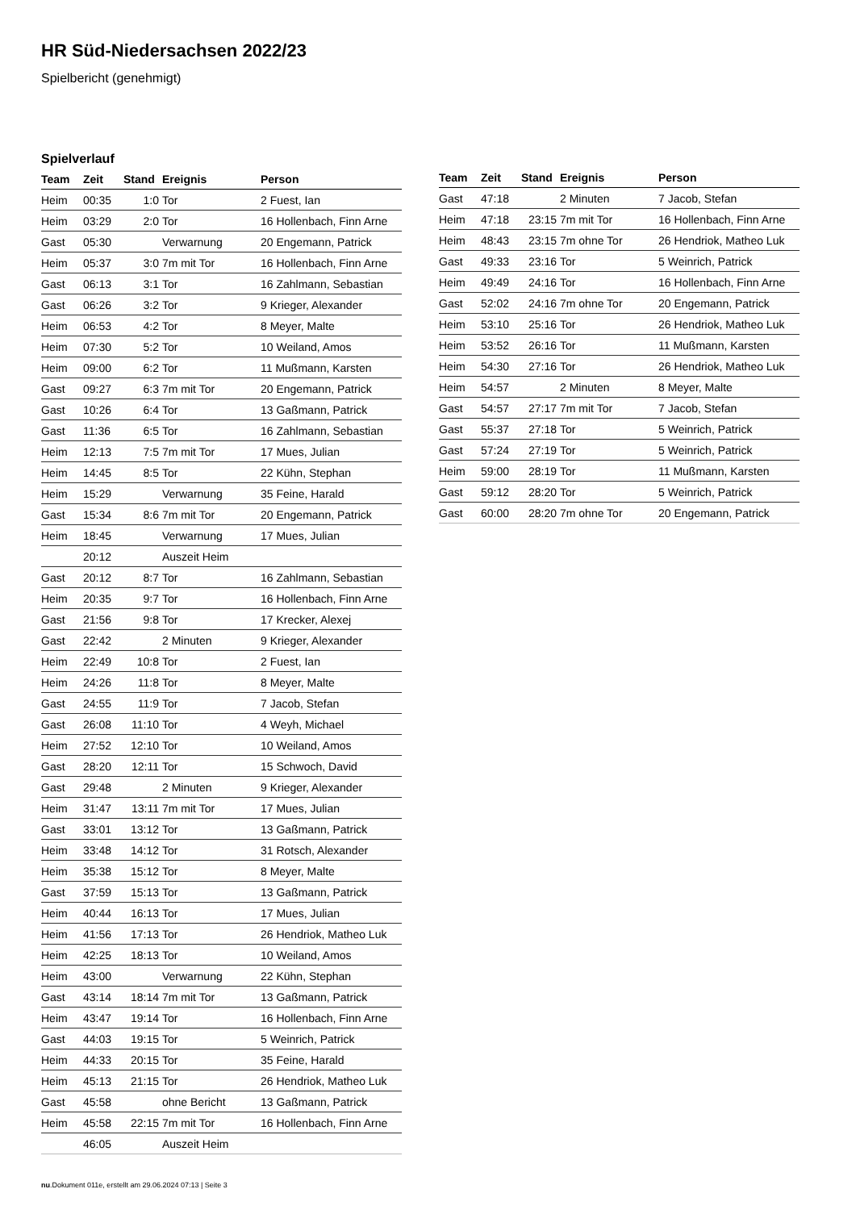HR Süd-Niedersachsen 2022/23
Spielbericht (genehmigt)
Spielverlauf
| Team | Zeit | Stand | Ereignis | Person |
| --- | --- | --- | --- | --- |
| Heim | 00:35 | 1:0 | Tor | 2 Fuest, Ian |
| Heim | 03:29 | 2:0 | Tor | 16 Hollenbach, Finn Arne |
| Gast | 05:30 | | Verwarnung | 20 Engemann, Patrick |
| Heim | 05:37 | 3:0 | 7m mit Tor | 16 Hollenbach, Finn Arne |
| Gast | 06:13 | 3:1 | Tor | 16 Zahlmann, Sebastian |
| Gast | 06:26 | 3:2 | Tor | 9 Krieger, Alexander |
| Heim | 06:53 | 4:2 | Tor | 8 Meyer, Malte |
| Heim | 07:30 | 5:2 | Tor | 10 Weiland, Amos |
| Heim | 09:00 | 6:2 | Tor | 11 Mußmann, Karsten |
| Gast | 09:27 | 6:3 | 7m mit Tor | 20 Engemann, Patrick |
| Gast | 10:26 | 6:4 | Tor | 13 Gaßmann, Patrick |
| Gast | 11:36 | 6:5 | Tor | 16 Zahlmann, Sebastian |
| Heim | 12:13 | 7:5 | 7m mit Tor | 17 Mues, Julian |
| Heim | 14:45 | 8:5 | Tor | 22 Kühn, Stephan |
| Heim | 15:29 | | Verwarnung | 35 Feine, Harald |
| Gast | 15:34 | 8:6 | 7m mit Tor | 20 Engemann, Patrick |
| Heim | 18:45 | | Verwarnung | 17 Mues, Julian |
| | 20:12 | | Auszeit Heim | |
| Gast | 20:12 | 8:7 | Tor | 16 Zahlmann, Sebastian |
| Heim | 20:35 | 9:7 | Tor | 16 Hollenbach, Finn Arne |
| Gast | 21:56 | 9:8 | Tor | 17 Krecker, Alexej |
| Gast | 22:42 | | 2 Minuten | 9 Krieger, Alexander |
| Heim | 22:49 | 10:8 | Tor | 2 Fuest, Ian |
| Heim | 24:26 | 11:8 | Tor | 8 Meyer, Malte |
| Gast | 24:55 | 11:9 | Tor | 7 Jacob, Stefan |
| Gast | 26:08 | 11:10 | Tor | 4 Weyh, Michael |
| Heim | 27:52 | 12:10 | Tor | 10 Weiland, Amos |
| Gast | 28:20 | 12:11 | Tor | 15 Schwoch, David |
| Gast | 29:48 | | 2 Minuten | 9 Krieger, Alexander |
| Heim | 31:47 | 13:11 | 7m mit Tor | 17 Mues, Julian |
| Gast | 33:01 | 13:12 | Tor | 13 Gaßmann, Patrick |
| Heim | 33:48 | 14:12 | Tor | 31 Rotsch, Alexander |
| Heim | 35:38 | 15:12 | Tor | 8 Meyer, Malte |
| Gast | 37:59 | 15:13 | Tor | 13 Gaßmann, Patrick |
| Heim | 40:44 | 16:13 | Tor | 17 Mues, Julian |
| Heim | 41:56 | 17:13 | Tor | 26 Hendriok, Matheo Luk |
| Heim | 42:25 | 18:13 | Tor | 10 Weiland, Amos |
| Heim | 43:00 | | Verwarnung | 22 Kühn, Stephan |
| Gast | 43:14 | 18:14 | 7m mit Tor | 13 Gaßmann, Patrick |
| Heim | 43:47 | 19:14 | Tor | 16 Hollenbach, Finn Arne |
| Gast | 44:03 | 19:15 | Tor | 5 Weinrich, Patrick |
| Heim | 44:33 | 20:15 | Tor | 35 Feine, Harald |
| Heim | 45:13 | 21:15 | Tor | 26 Hendriok, Matheo Luk |
| Gast | 45:58 | | ohne Bericht | 13 Gaßmann, Patrick |
| Heim | 45:58 | 22:15 | 7m mit Tor | 16 Hollenbach, Finn Arne |
| | 46:05 | | Auszeit Heim | |
| Team | Zeit | Stand | Ereignis | Person |
| --- | --- | --- | --- | --- |
| Gast | 47:18 | | 2 Minuten | 7 Jacob, Stefan |
| Heim | 47:18 | 23:15 | 7m mit Tor | 16 Hollenbach, Finn Arne |
| Heim | 48:43 | 23:15 | 7m ohne Tor | 26 Hendriok, Matheo Luk |
| Gast | 49:33 | 23:16 | Tor | 5 Weinrich, Patrick |
| Heim | 49:49 | 24:16 | Tor | 16 Hollenbach, Finn Arne |
| Gast | 52:02 | 24:16 | 7m ohne Tor | 20 Engemann, Patrick |
| Heim | 53:10 | 25:16 | Tor | 26 Hendriok, Matheo Luk |
| Heim | 53:52 | 26:16 | Tor | 11 Mußmann, Karsten |
| Heim | 54:30 | 27:16 | Tor | 26 Hendriok, Matheo Luk |
| Heim | 54:57 | | 2 Minuten | 8 Meyer, Malte |
| Gast | 54:57 | 27:17 | 7m mit Tor | 7 Jacob, Stefan |
| Gast | 55:37 | 27:18 | Tor | 5 Weinrich, Patrick |
| Gast | 57:24 | 27:19 | Tor | 5 Weinrich, Patrick |
| Heim | 59:00 | 28:19 | Tor | 11 Mußmann, Karsten |
| Gast | 59:12 | 28:20 | Tor | 5 Weinrich, Patrick |
| Gast | 60:00 | 28:20 | 7m ohne Tor | 20 Engemann, Patrick |
nu.Dokument 011e, erstellt am 29.06.2024 07:13 | Seite 3